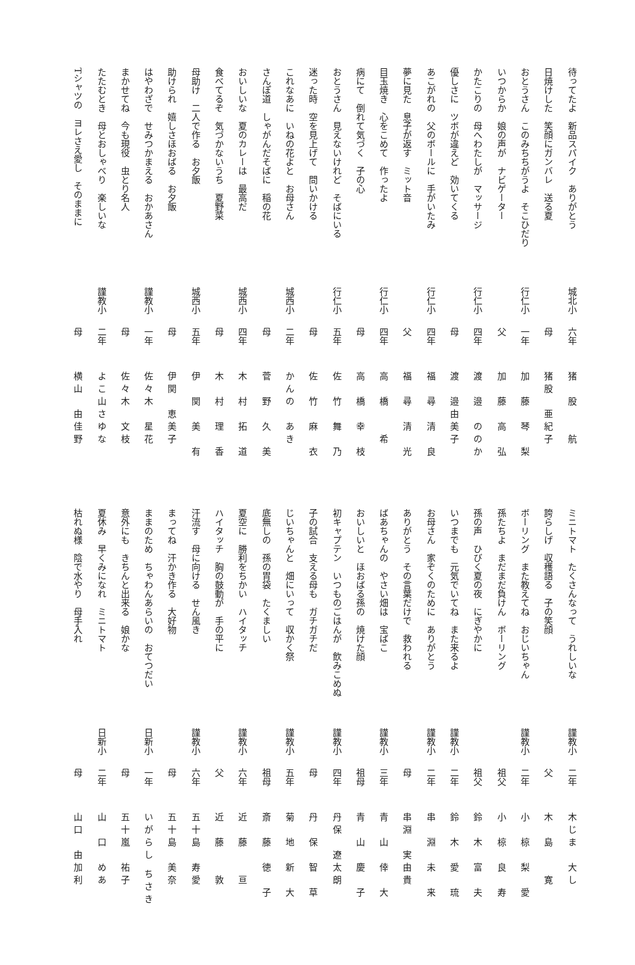待ってたよ　新品スパイク　ありがとう 城北小 六年 猪　股　　航
日焼けした　笑顔にガンバレ　送る夏 母猪股　亜紀子
おとうさん　このみちちがうよ　そこひだり 行仁小 一年 加　藤　琴　梨
いつからか　娘の声が　ナビゲーター 父加　藤　高　弘
かたこりの　母へわたしが　マッサージ 行仁小 四年 渡　邉　ののか
優しさに　ツボが違えど　効いてくる 母渡　邉由美子
あこがれの　父のボールに　手がいたみ 行仁小 四年 福　尋　清　良
夢に見た　息子が返す　ミット音 父福　尋　清　光
目玉焼き　心をこめて　作ったよ 行仁小 四年 高　橋　　希
病にて　倒れて気づく　子の心 母高　橋　幸　枝
おとうさん　見えないけれど　そばにいる 行仁小 五年 佐　竹　舞　乃
迷った時　空を見上げて　問いかける 母佐　竹　麻　衣
これなあに　いねの花よと　お母さん 城西小 二年 かんの　あき
さんぽ道　しゃがんだそばに　稲の花 母菅　野　久　美
おいしいな　夏のカレーは　最高だ 城西小 四年 木　村　拓　道
食べてるぞ　気づかないうち　夏野菜 母木　村　理　香
母助け　二人で作る　お夕飯 城西小 五年 伊　関　美　有
助けられ　嬉しさほおばる　お夕飯 母伊関　恵美子
はやわざで　せみつかまえる　おかあさん 謹教小 一年 佐々木　星花
まかせてね　今も現役　虫とり名人 母佐々木　文枝
たたむとき　母とおしゃべり　楽しいな 謹教小 二年 よこ山さゆな
Tシャツの　ヨレさえ愛し　そのままに 母横山　由佳野
ミニトマト　たくさんなって　うれしいな 謹教小 二年 木じま　大し
誇らしげ　収穫語る　子の笑顔 父木　島　　寛
ボーリング　また教えてね　おじいちゃん 謹教小 二年 小　椋　梨　愛
孫たちよ　まだまだ負けん　ボーリング 祖父 小　椋　良　寿
孫の声　ひびく夏の夜　にぎやかに 祖父 鈴　木　富　夫
いつまでも　元気でいてね　また来るよ 謹教小 二年 鈴　木　愛　琉
お母さん　家ぞくのために　ありがとう 謹教小 二年 串　淵　未　来
ありがとう　その言葉だけで　救われる 母串淵　実由貴
ばあちゃんの　やさい畑は　宝ばこ 謹教小 三年 青　山　倖　大
おいしいと　ほおばる孫の　焼けた顔 祖母 青　山　慶　子
初キャプテン　いつものごはんが　飲みこめぬ 謹教小 四年 丹保　遼太朗
子の試合　支える母も　ガチガチだ 母丹　保　智　草
じいちゃんと　畑にいって　収かく祭 謹教小 五年 菊　地　新　大
底無しの　孫の胃袋　たくましい 祖母 斎　藤　徳　子
夏空に　勝利をちかい　ハイタッチ 謹教小 六年 近　藤　　亘
ハイタッチ　胸の鼓動が　手の平に 父近　藤　　敦
汗流す　母に向ける　せん風き 謹教小 六年 五十島　寿愛
まってね　汗かき作る　大好物 母五十島　美奈
ままのため　ちゃわんあらいの　おてつだい 日新小 一年 いがらし ちさき
意外にも　きちんと出来る　娘かな 母五十嵐　祐子
夏休み　早くみになれ　ミニトマト 日新小 二年 山　口　めあ
枯れぬ様　陰で水やり　母手入れ 母山口　由加利